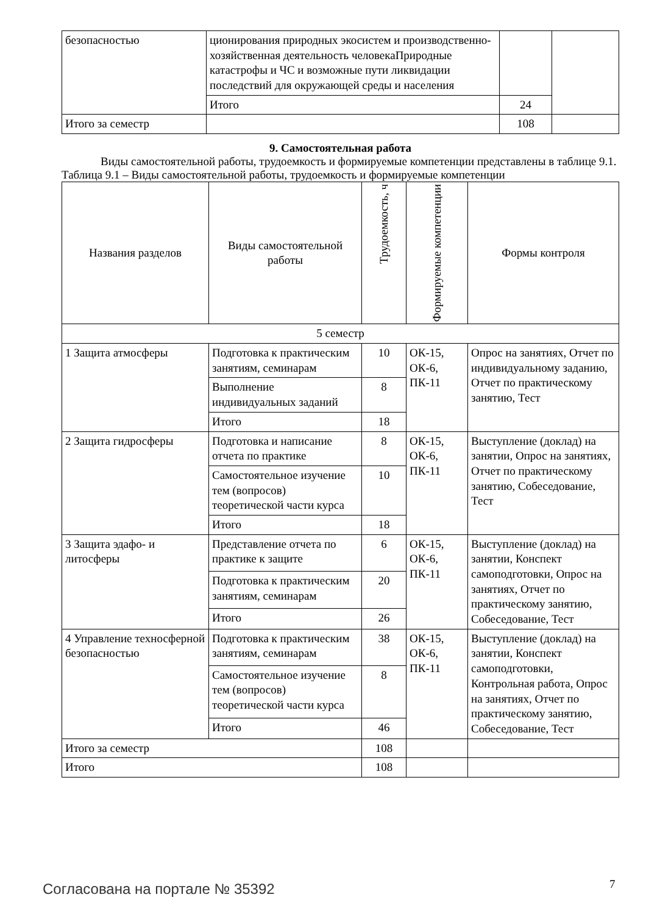| безопасностью | ционирования природных экосистем и производственно-хозяйственная деятельность человекаПриродные катастрофы и ЧС и возможные пути ликвидации последствий для окружающей среды и населения | | |
| | Итого | 24 | |
| Итого за семестр | | 108 | |
9. Самостоятельная работа
Виды самостоятельной работы, трудоемкость и формируемые компетенции представлены в таблице 9.1.
Таблица 9.1 – Виды самостоятельной работы, трудоемкость и формируемые компетенции
| Названия разделов | Виды самостоятельной работы | Трудоемкость, ч | Формируемые компетенции | Формы контроля |
| --- | --- | --- | --- | --- |
| 5 семестр | | | | |
| 1 Защита атмосферы | Подготовка к практическим занятиям, семинарам | 10 | ОК-15, ОК-6, ПК-11 | Опрос на занятиях, Отчет по индивидуальному заданию, Отчет по практическому занятию, Тест |
| | Выполнение индивидуальных заданий | 8 | | |
| | Итого | 18 | | |
| 2 Защита гидросферы | Подготовка и написание отчета по практике | 8 | ОК-15, ОК-6, ПК-11 | Выступление (доклад) на занятии, Опрос на занятиях, Отчет по практическому занятию, Собеседование, Тест |
| | Самостоятельное изучение тем (вопросов) теоретической части курса | 10 | | |
| | Итого | 18 | | |
| 3 Защита эдафо- и литосферы | Представление отчета по практике к защите | 6 | ОК-15, ОК-6, ПК-11 | Выступление (доклад) на занятии, Конспект самоподготовки, Опрос на занятиях, Отчет по практическому занятию, Собеседование, Тест |
| | Подготовка к практическим занятиям, семинарам | 20 | | |
| | Итого | 26 | | |
| 4 Управление техносферной безопасностью | Подготовка к практическим занятиям, семинарам | 38 | ОК-15, ОК-6, ПК-11 | Выступление (доклад) на занятии, Конспект самоподготовки, Контрольная работа, Опрос на занятиях, Отчет по практическому занятию, Собеседование, Тест |
| | Самостоятельное изучение тем (вопросов) теоретической части курса | 8 | | |
| | Итого | 46 | | |
| Итого за семестр | | 108 | | |
| Итого | | 108 | | |
Согласована на портале № 35392 7